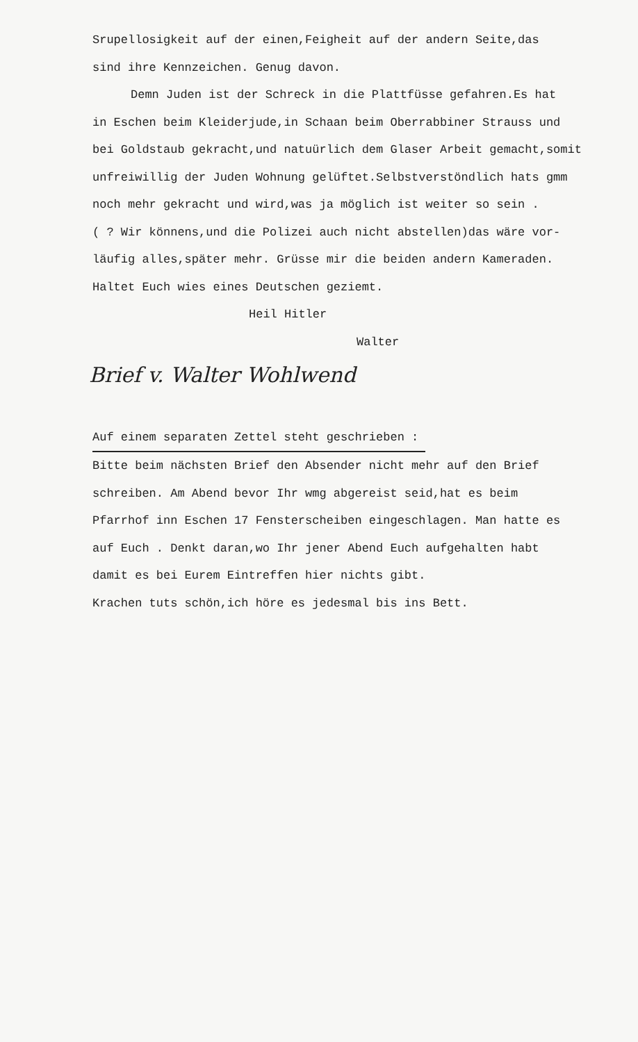Srupellosigkeit auf der einen,Feigheit auf der andern Seite,das
sind ihre Kennzeichen. Genug davon.
Demn Juden ist der Schreck in die Plattfüsse gefahren.Es hat
in Eschen beim Kleiderjude,in Schaan beim Oberrabbiner Strauss und
bei Goldstaub gekracht,und natuürlich dem Glaser Arbeit gemacht,somit
unfreiwillig der Juden Wohnung gelüftet.Selbstverstöndlich hats gmm
noch mehr gekracht und wird,was ja möglich ist weiter so sein .
( ? Wir könnens,und die Polizei auch nicht abstellen)das wäre vor-
läufig alles,später mehr. Grüsse mir die beiden andern Kameraden.
Haltet Euch wies eines Deutschen geziemt.
Heil Hitler
Walter
Brief v. Walter Wohlwend
Auf einem separaten Zettel steht geschrieben :
Bitte beim nächsten Brief den Absender nicht mehr auf den Brief
schreiben. Am Abend bevor Ihr wmg abgereist seid,hat es beim
Pfarrhof inn Eschen 17 Fensterscheiben eingeschlagen. Man hatte es
auf Euch . Denkt daran,wo Ihr jener Abend Euch aufgehalten habt
damit es bei Eurem Eintreffen hier nichts gibt.
Krachen tuts schön,ich höre es jedesmal bis ins Bett.